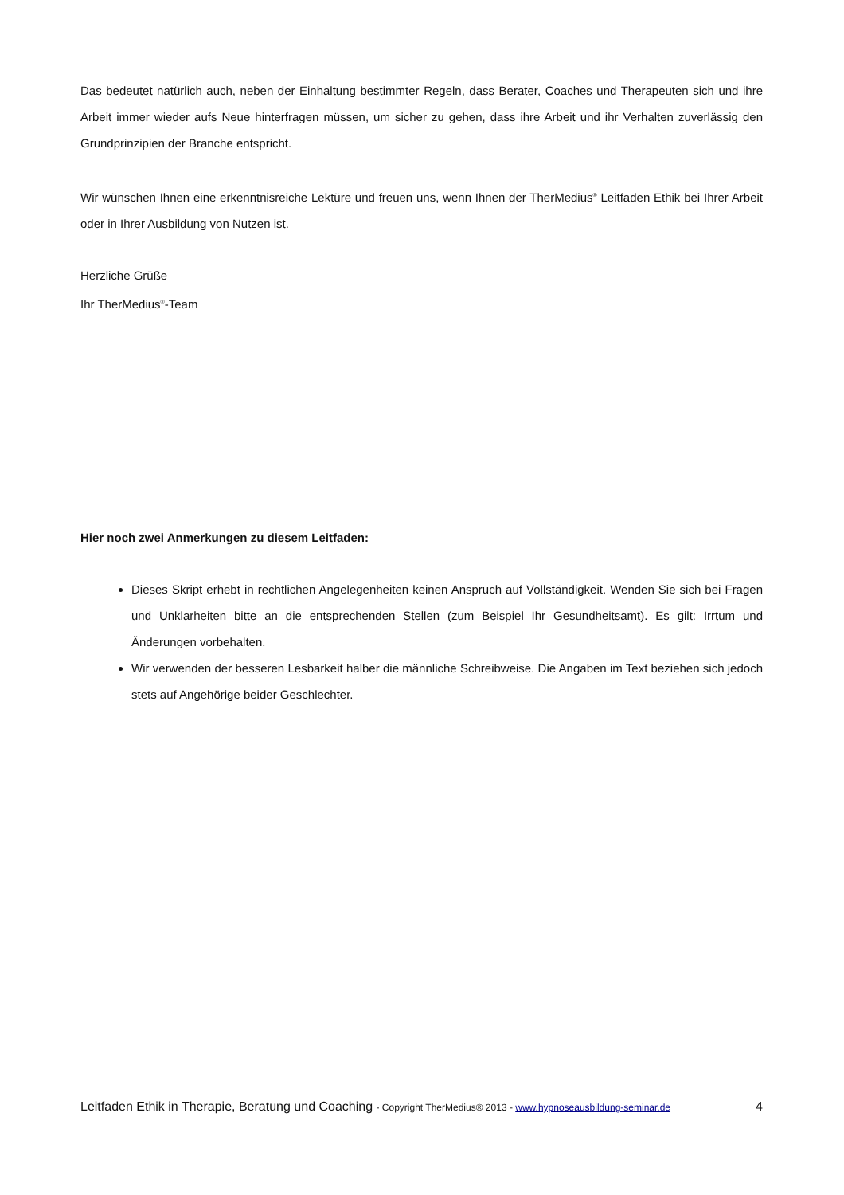Das bedeutet natürlich auch, neben der Einhaltung bestimmter Regeln, dass Berater, Coaches und Therapeuten sich und ihre Arbeit immer wieder aufs Neue hinterfragen müssen, um sicher zu gehen, dass ihre Arbeit und ihr Verhalten zuverlässig den Grundprinzipien der Branche entspricht.
Wir wünschen Ihnen eine erkenntnisreiche Lektüre und freuen uns, wenn Ihnen der TherMedius<sup>®</sup> Leitfaden Ethik bei Ihrer Arbeit oder in Ihrer Ausbildung von Nutzen ist.
Herzliche Grüße
Ihr TherMedius<sup>®</sup>-Team
Hier noch zwei Anmerkungen zu diesem Leitfaden:
Dieses Skript erhebt in rechtlichen Angelegenheiten keinen Anspruch auf Vollständigkeit. Wenden Sie sich bei Fragen und Unklarheiten bitte an die entsprechenden Stellen (zum Beispiel Ihr Gesundheitsamt). Es gilt: Irrtum und Änderungen vorbehalten.
Wir verwenden der besseren Lesbarkeit halber die männliche Schreibweise. Die Angaben im Text beziehen sich jedoch stets auf Angehörige beider Geschlechter.
Leitfaden Ethik in Therapie, Beratung und Coaching - Copyright TherMedius® 2013 - www.hypnoseausbildung-seminar.de 4